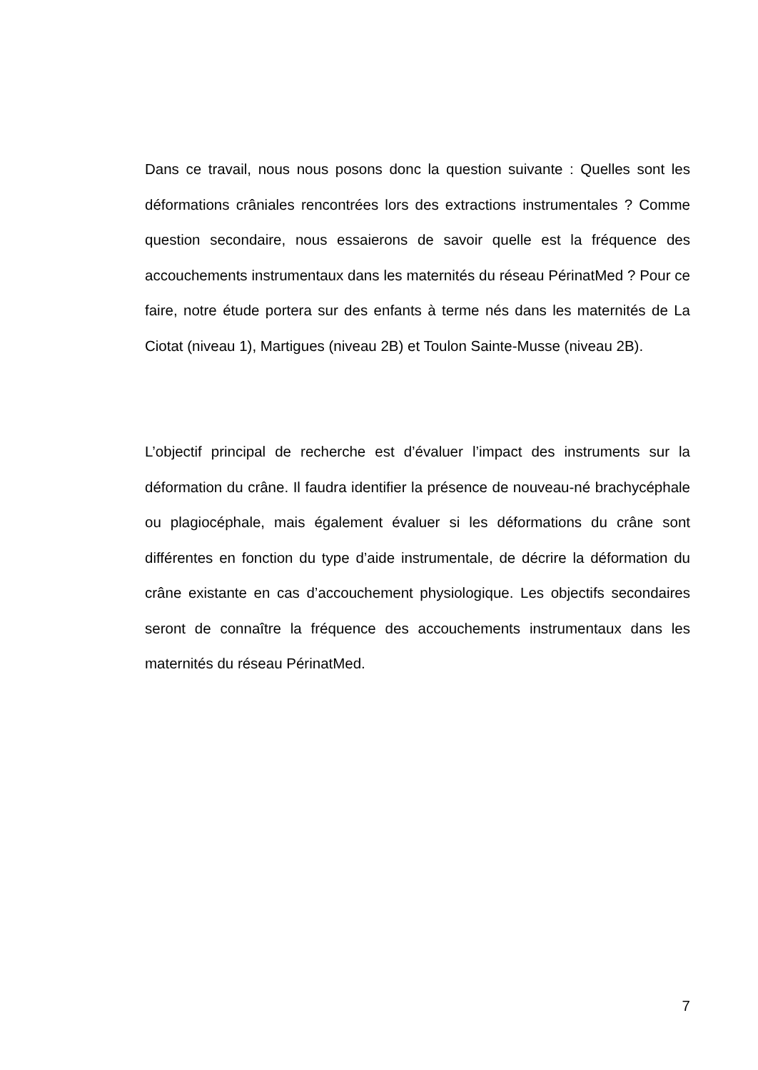Dans ce travail, nous nous posons donc la question suivante : Quelles sont les déformations crâniales rencontrées lors des extractions instrumentales ? Comme question secondaire, nous essaierons de savoir quelle est la fréquence des accouchements instrumentaux dans les maternités du réseau PérinatMed ? Pour ce faire, notre étude portera sur des enfants à terme nés dans les maternités de La Ciotat (niveau 1), Martigues (niveau 2B) et Toulon Sainte-Musse (niveau 2B).
L’objectif principal de recherche est d’évaluer l’impact des instruments sur la déformation du crâne. Il faudra identifier la présence de nouveau-né brachycéphale ou plagiocéphale, mais également évaluer si les déformations du crâne sont différentes en fonction du type d’aide instrumentale, de décrire la déformation du crâne existante en cas d’accouchement physiologique. Les objectifs secondaires seront de connaître la fréquence des accouchements instrumentaux dans les maternités du réseau PérinatMed.
7